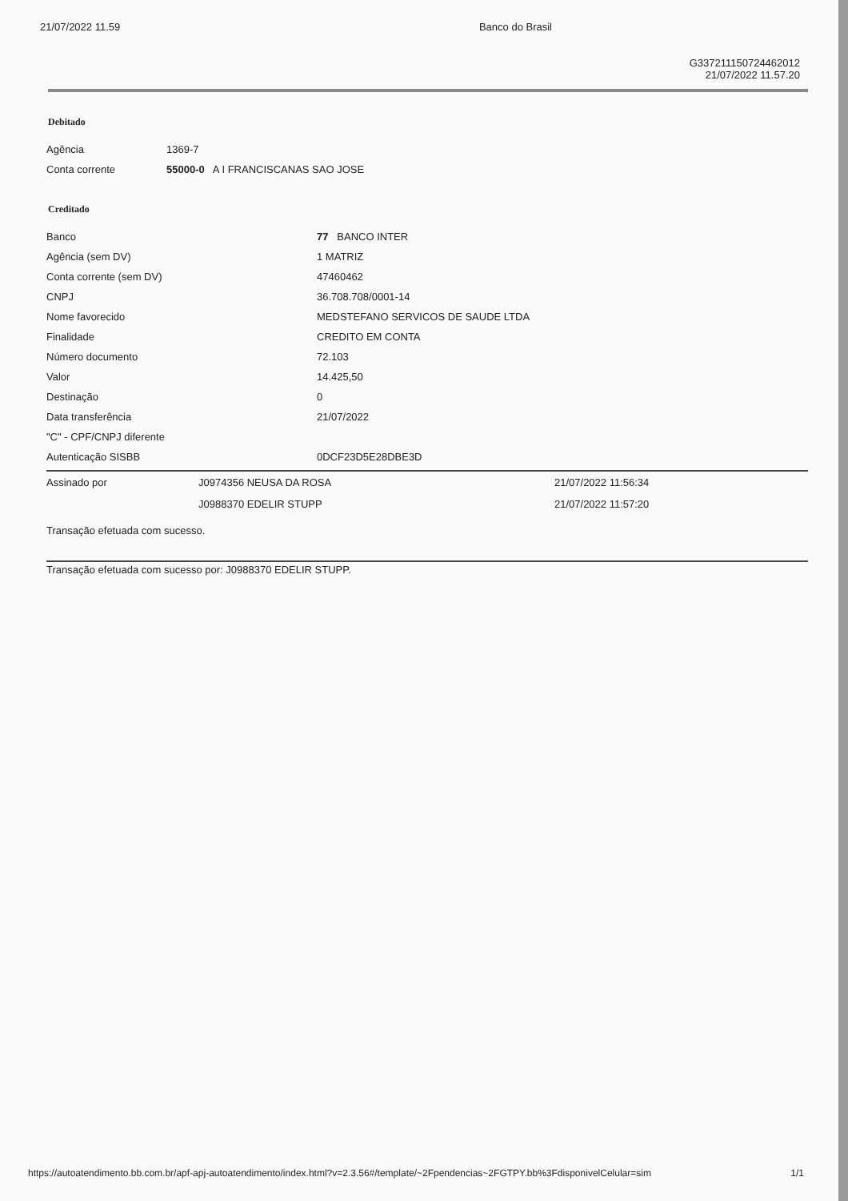21/07/2022 11.59 Banco do Brasil
G337211150724462012
21/07/2022 11.57.20
Debitado
| Agência | 1369-7 |
| Conta corrente | 55000-0 A I FRANCISCANAS SAO JOSE |
Creditado
| Banco | 77 BANCO INTER |
| Agência (sem DV) | 1 MATRIZ |
| Conta corrente (sem DV) | 47460462 |
| CNPJ | 36.708.708/0001-14 |
| Nome favorecido | MEDSTEFANO SERVICOS DE SAUDE LTDA |
| Finalidade | CREDITO EM CONTA |
| Número documento | 72.103 |
| Valor | 14.425,50 |
| Destinação | 0 |
| Data transferência | 21/07/2022 |
| "C" - CPF/CNPJ diferente | |
| Autenticação SISBB | 0DCF23D5E28DBE3D |
| Assinado por | J0974356 NEUSA DA ROSA | 21/07/2022 11:56:34 |
| | J0988370 EDELIR STUPP | 21/07/2022 11:57:20 |
Transação efetuada com sucesso.
Transação efetuada com sucesso por: J0988370 EDELIR STUPP.
https://autoatendimento.bb.com.br/apf-apj-autoatendimento/index.html?v=2.3.56#/template/~2Fpendencias~2FGTPY.bb%3FdisponivelCelular=sim 1/1